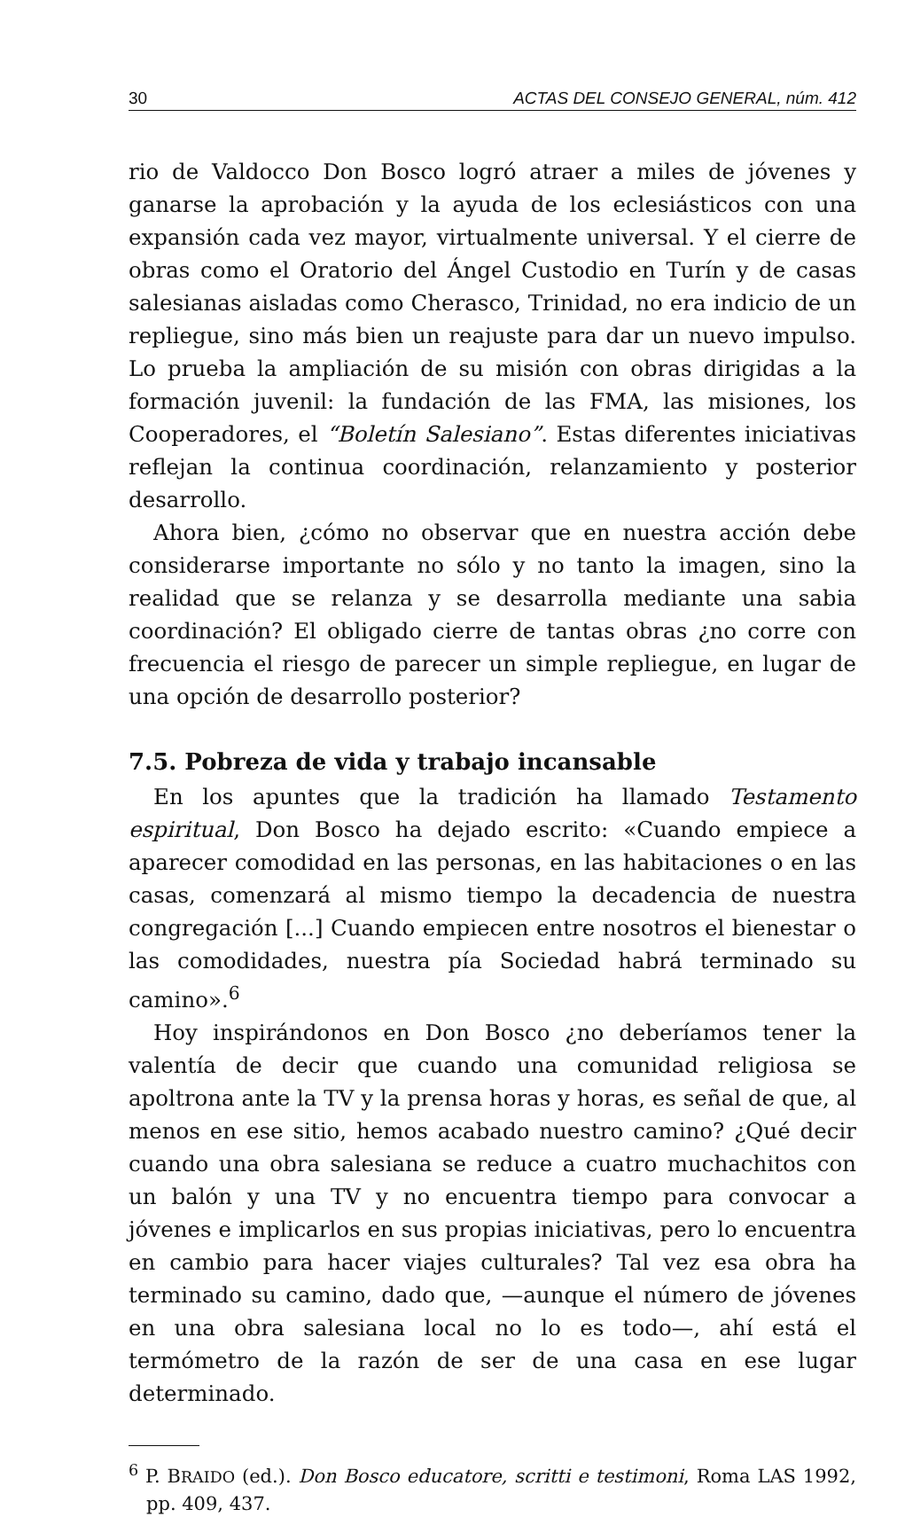30 ACTAS DEL CONSEJO GENERAL, núm. 412
rio de Valdocco Don Bosco logró atraer a miles de jóvenes y ganarse la aprobación y la ayuda de los eclesiásticos con una expansión cada vez mayor, virtualmente universal. Y el cierre de obras como el Oratorio del Ángel Custodio en Turín y de casas salesianas aisladas como Cherasco, Trinidad, no era indicio de un repliegue, sino más bien un reajuste para dar un nuevo impulso. Lo prueba la ampliación de su misión con obras dirigidas a la formación juvenil: la fundación de las FMA, las misiones, los Cooperadores, el “Boletín Salesiano”. Estas diferentes iniciativas reflejan la continua coordinación, relanzamiento y posterior desarrollo.
Ahora bien, ¿cómo no observar que en nuestra acción debe considerarse importante no sólo y no tanto la imagen, sino la realidad que se relanza y se desarrolla mediante una sabia coordinación? El obligado cierre de tantas obras ¿no corre con frecuencia el riesgo de parecer un simple repliegue, en lugar de una opción de desarrollo posterior?
7.5. Pobreza de vida y trabajo incansable
En los apuntes que la tradición ha llamado Testamento espiritual, Don Bosco ha dejado escrito: «Cuando empiece a aparecer comodidad en las personas, en las habitaciones o en las casas, comenzará al mismo tiempo la decadencia de nuestra congregación [...] Cuando empiecen entre nosotros el bienestar o las comodidades, nuestra pía Sociedad habrá terminado su camino».<sup>6</sup>
Hoy inspirándonos en Don Bosco ¿no deberíamos tener la valentía de decir que cuando una comunidad religiosa se apoltrona ante la TV y la prensa horas y horas, es señal de que, al menos en ese sitio, hemos acabado nuestro camino? ¿Qué decir cuando una obra salesiana se reduce a cuatro muchachitos con un balón y una TV y no encuentra tiempo para convocar a jóvenes e implicarlos en sus propias iniciativas, pero lo encuentra en cambio para hacer viajes culturales? Tal vez esa obra ha terminado su camino, dado que, —aunque el número de jóvenes en una obra salesiana local no lo es todo—, ahí está el termómetro de la razón de ser de una casa en ese lugar determinado.
<sup>6</sup> P. BRAIDO (ed.). Don Bosco educatore, scritti e testimoni, Roma LAS 1992, pp. 409, 437.